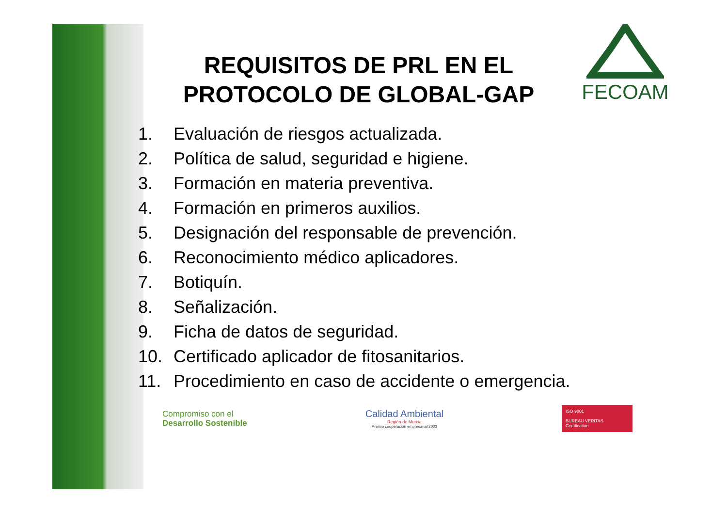FECOAM
REQUISITOS DE PRL EN EL PROTOCOLO DE GLOBAL-GAP
1. Evaluación de riesgos actualizada.
2. Política de salud, seguridad e higiene.
3. Formación en materia preventiva.
4. Formación en primeros auxilios.
5. Designación del responsable de prevención.
6. Reconocimiento médico aplicadores.
7. Botiquín.
8. Señalización.
9. Ficha de datos de seguridad.
10. Certificado aplicador de fitosanitarios.
11. Procedimiento en caso de accidente o emergencia.
Compromiso con el
Desarrollo Sostenible
Calidad Ambiental
Región de Murcia
Premio cooperación empresarial 2003
ISO 9001
BUREAU VERITAS
Certification